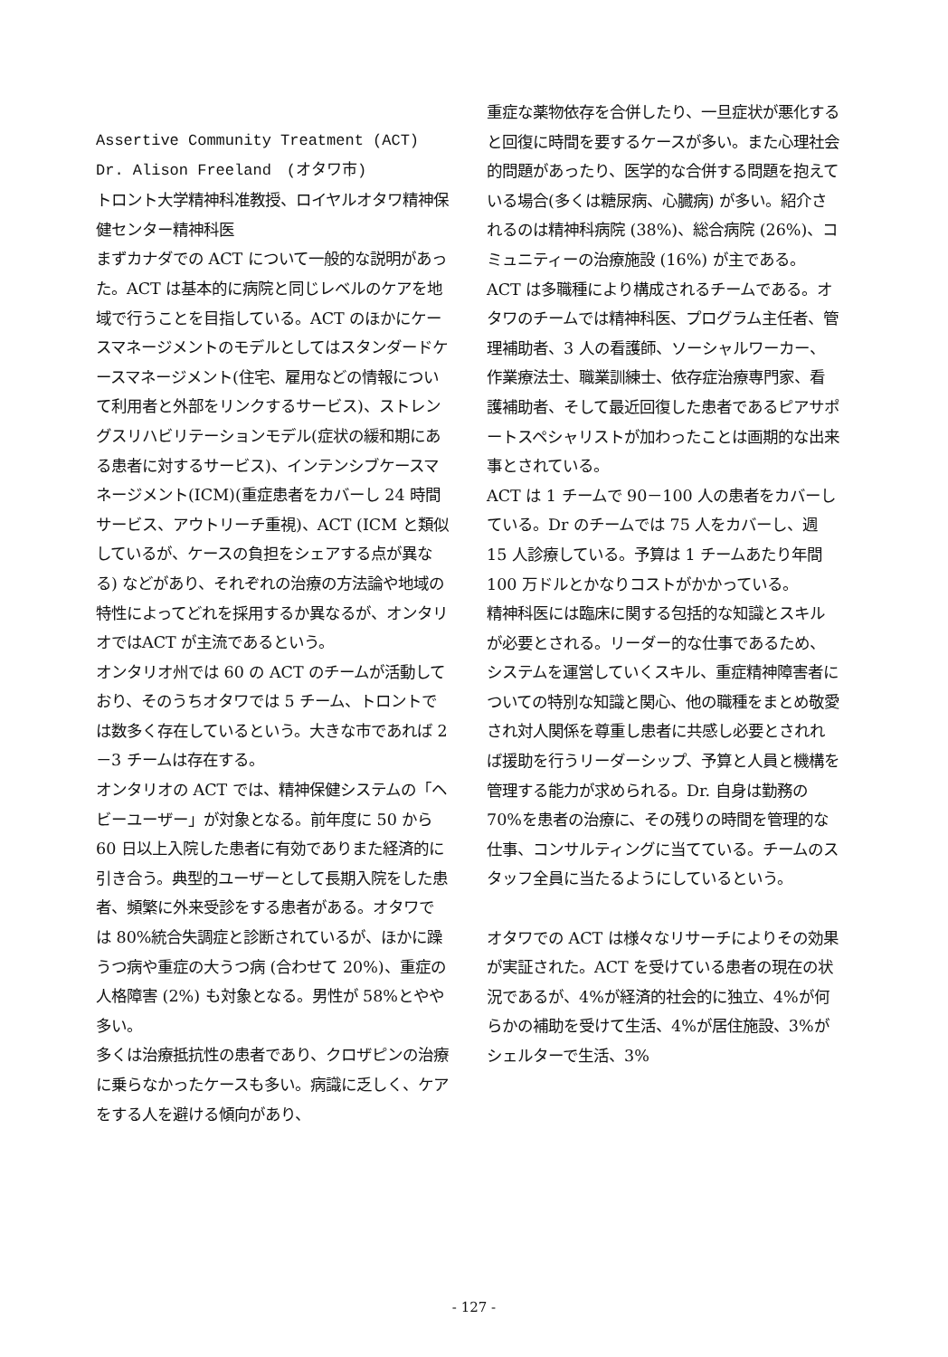Assertive Community Treatment (ACT)
Dr. Alison Freeland　(オタワ市)
トロント大学精神科准教授、ロイヤルオタワ精神保健センター精神科医
まずカナダでの ACT について一般的な説明があった。ACT は基本的に病院と同じレベルのケアを地域で行うことを目指している。ACT のほかにケースマネージメントのモデルとしてはスタンダードケースマネージメント(住宅、雇用などの情報について利用者と外部をリンクするサービス)、ストレングスリハビリテーションモデル(症状の緩和期にある患者に対するサービス)、インテンシブケースマネージメント(ICM)(重症患者をカバーし 24 時間サービス、アウトリーチ重視)、ACT (ICM と類似しているが、ケースの負担をシェアする点が異なる) などがあり、それぞれの治療の方法論や地域の特性によってどれを採用するか異なるが、オンタリオではACT が主流であるという。
オンタリオ州では 60 の ACT のチームが活動しており、そのうちオタワでは 5 チーム、トロントでは数多く存在しているという。大きな市であれば 2－3 チームは存在する。
オンタリオの ACT では、精神保健システムの「ヘビーユーザー」が対象となる。前年度に 50 から 60 日以上入院した患者に有効でありまた経済的に引き合う。典型的ユーザーとして長期入院をした患者、頻繁に外来受診をする患者がある。オタワでは 80%統合失調症と診断されているが、ほかに躁うつ病や重症の大うつ病 (合わせて 20%)、重症の人格障害 (2%) も対象となる。男性が 58%とやや多い。
多くは治療抵抗性の患者であり、クロザピンの治療に乗らなかったケースも多い。病識に乏しく、ケアをする人を避ける傾向があり、
重症な薬物依存を合併したり、一旦症状が悪化すると回復に時間を要するケースが多い。また心理社会的問題があったり、医学的な合併する問題を抱えている場合(多くは糖尿病、心臓病) が多い。紹介されるのは精神科病院 (38%)、総合病院 (26%)、コミュニティーの治療施設 (16%) が主である。
ACT は多職種により構成されるチームである。オタワのチームでは精神科医、プログラム主任者、管理補助者、3 人の看護師、ソーシャルワーカー、作業療法士、職業訓練士、依存症治療専門家、看護補助者、そして最近回復した患者であるピアサポートスペシャリストが加わったことは画期的な出来事とされている。
ACT は 1 チームで 90－100 人の患者をカバーしている。Dr のチームでは 75 人をカバーし、週 15 人診療している。予算は 1 チームあたり年間 100 万ドルとかなりコストがかかっている。
精神科医には臨床に関する包括的な知識とスキルが必要とされる。リーダー的な仕事であるため、システムを運営していくスキル、重症精神障害者についての特別な知識と関心、他の職種をまとめ敬愛され対人関係を尊重し患者に共感し必要とされれば援助を行うリーダーシップ、予算と人員と機構を管理する能力が求められる。Dr. 自身は勤務の 70%を患者の治療に、その残りの時間を管理的な仕事、コンサルティングに当てている。チームのスタッフ全員に当たるようにしているという。
オタワでの ACT は様々なリサーチによりその効果が実証された。ACT を受けている患者の現在の状況であるが、4%が経済的社会的に独立、4%が何らかの補助を受けて生活、4%が居住施設、3%がシェルターで生活、3%
- 127 -